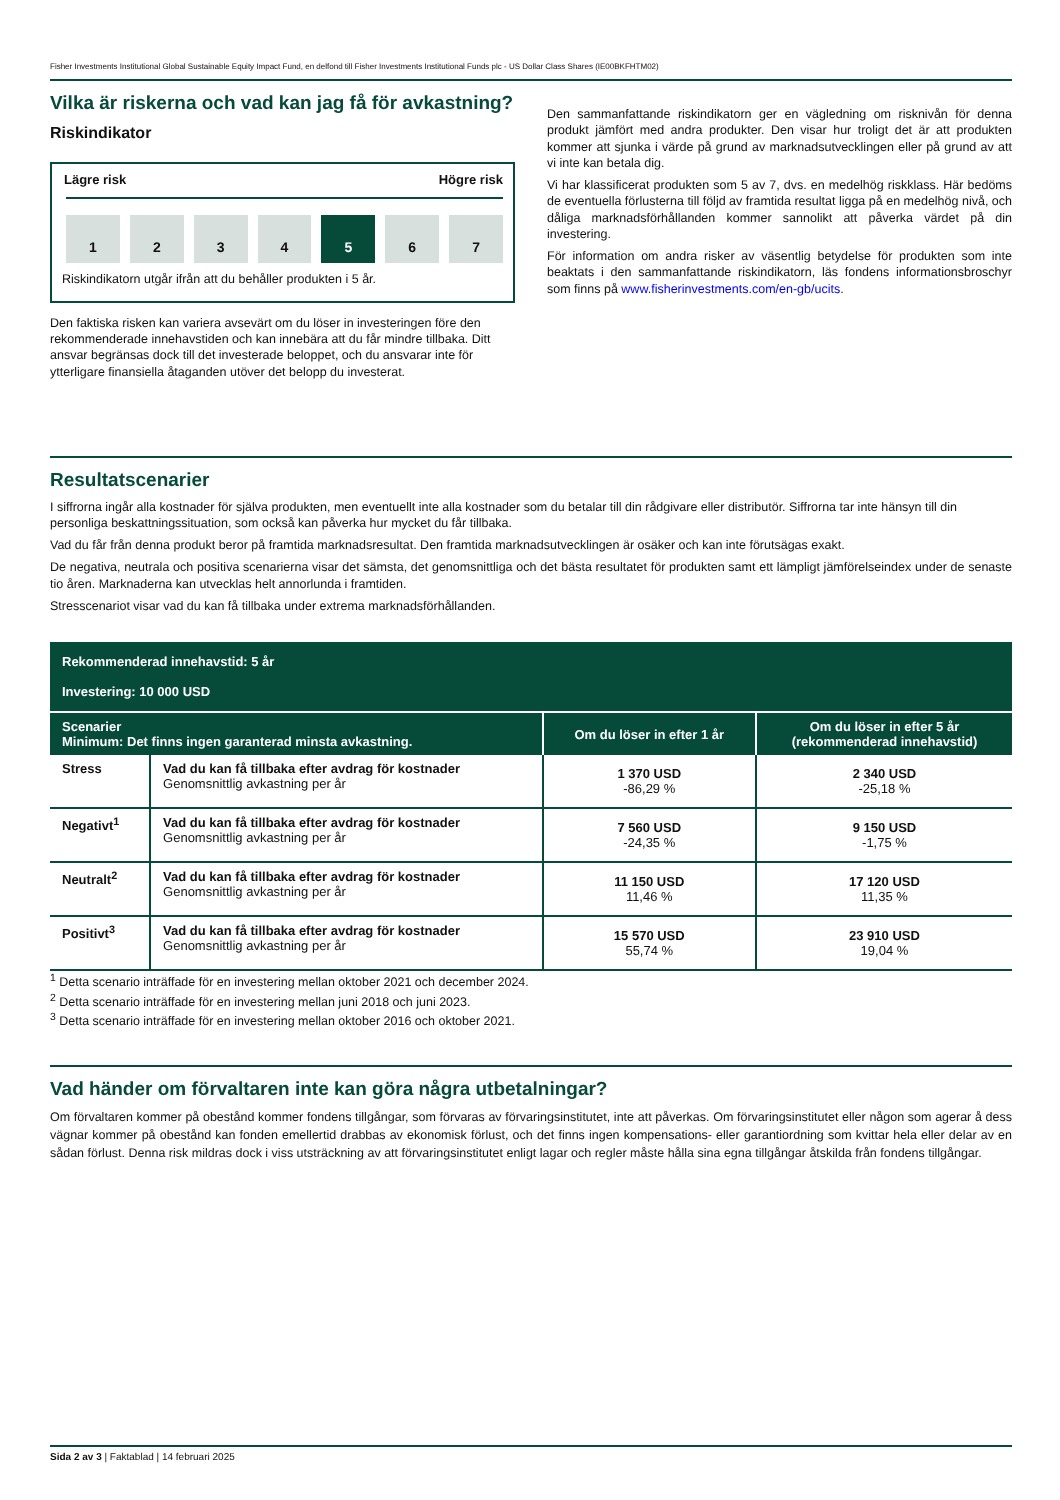Fisher Investments Institutional Global Sustainable Equity Impact Fund, en delfond till Fisher Investments Institutional Funds plc - US Dollar Class Shares (IE00BKFHTM02)
Vilka är riskerna och vad kan jag få för avkastning?
Riskindikator
Lägre risk Högre risk
1 2 3 4 5 6 7
Riskindikatorn utgår ifrån att du behåller produkten i 5 år.
Den faktiska risken kan variera avsevärt om du löser in investeringen före den rekommenderade innehavstiden och kan innebära att du får mindre tillbaka. Ditt ansvar begränsas dock till det investerade beloppet, och du ansvarar inte för ytterligare finansiella åtaganden utöver det belopp du investerat.
Den sammanfattande riskindikatorn ger en vägledning om risknivån för denna produkt jämfört med andra produkter. Den visar hur troligt det är att produkten kommer att sjunka i värde på grund av marknadsutvecklingen eller på grund av att vi inte kan betala dig.
Vi har klassificerat produkten som 5 av 7, dvs. en medelhög riskklass. Här bedöms de eventuella förlusterna till följd av framtida resultat ligga på en medelhög nivå, och dåliga marknadsförhållanden kommer sannolikt att påverka värdet på din investering.
För information om andra risker av väsentlig betydelse för produkten som inte beaktats i den sammanfattande riskindikatorn, läs fondens informationsbroschyr som finns på www.fisherinvestments.com/en-gb/ucits.
Resultatscenarier
I siffrorna ingår alla kostnader för själva produkten, men eventuellt inte alla kostnader som du betalar till din rådgivare eller distributör. Siffrorna tar inte hänsyn till din personliga beskattningssituation, som också kan påverka hur mycket du får tillbaka.
Vad du får från denna produkt beror på framtida marknadsresultat. Den framtida marknadsutvecklingen är osäker och kan inte förutsägas exakt.
De negativa, neutrala och positiva scenarierna visar det sämsta, det genomsnittliga och det bästa resultatet för produkten samt ett lämpligt jämförelseindex under de senaste tio åren. Marknaderna kan utvecklas helt annorlunda i framtiden.
Stresscenariot visar vad du kan få tillbaka under extrema marknadsförhållanden.
| Rekommenderad innehavstid: 5 år Investering: 10 000 USD | | | |
| Scenarier Minimum: Det finns ingen garanterad minsta avkastning. | | Om du löser in efter 1 år | Om du löser in efter 5 år (rekommenderad innehavstid) |
| Stress | Vad du kan få tillbaka efter avdrag för kostnader Genomsnittlig avkastning per år | 1 370 USD -86,29 % | 2 340 USD -25,18 % |
| Negativt<sup>1</sup> | Vad du kan få tillbaka efter avdrag för kostnader Genomsnittlig avkastning per år | 7 560 USD -24,35 % | 9 150 USD -1,75 % |
| Neutralt<sup>2</sup> | Vad du kan få tillbaka efter avdrag för kostnader Genomsnittlig avkastning per år | 11 150 USD 11,46 % | 17 120 USD 11,35 % |
| Positivt<sup>3</sup> | Vad du kan få tillbaka efter avdrag för kostnader Genomsnittlig avkastning per år | 15 570 USD 55,74 % | 23 910 USD 19,04 % |
<sup>1</sup> Detta scenario inträffade för en investering mellan oktober 2021 och december 2024.
<sup>2</sup> Detta scenario inträffade för en investering mellan juni 2018 och juni 2023.
<sup>3</sup> Detta scenario inträffade för en investering mellan oktober 2016 och oktober 2021.
Vad händer om förvaltaren inte kan göra några utbetalningar?
Om förvaltaren kommer på obestånd kommer fondens tillgångar, som förvaras av förvaringsinstitutet, inte att påverkas. Om förvaringsinstitutet eller någon som agerar å dess vägnar kommer på obestånd kan fonden emellertid drabbas av ekonomisk förlust, och det finns ingen kompensations- eller garantiordning som kvittar hela eller delar av en sådan förlust. Denna risk mildras dock i viss utsträckning av att förvaringsinstitutet enligt lagar och regler måste hålla sina egna tillgångar åtskilda från fondens tillgångar.
Sida 2 av 3 | Faktablad | 14 februari 2025